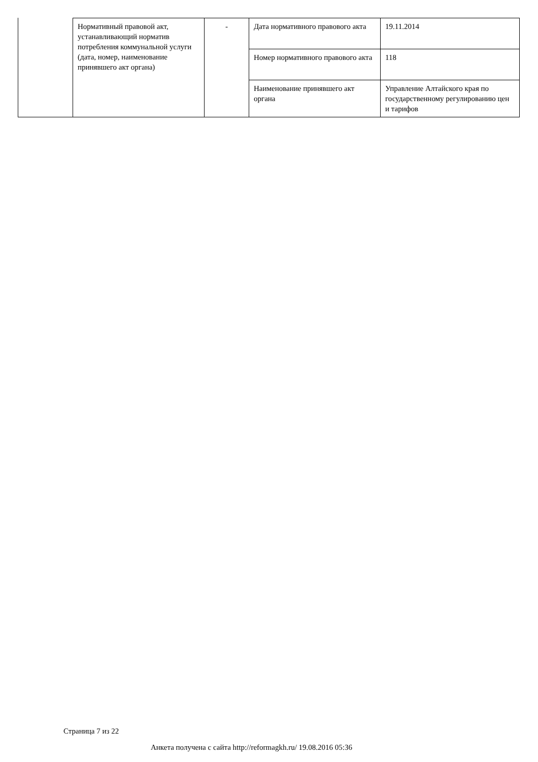| Нормативный правовой акт, устанавливающий норматив потребления коммунальной услуги (дата, номер, наименование принявшего акт органа) | - | Дата нормативного правового акта | 19.11.2014 |
| | | Номер нормативного правового акта | 118 |
| | | Наименование принявшего акт органа | Управление Алтайского края по государственному регулированию цен и тарифов |
Страница 7 из 22
Анкета получена с сайта http://reformagkh.ru/ 19.08.2016 05:36